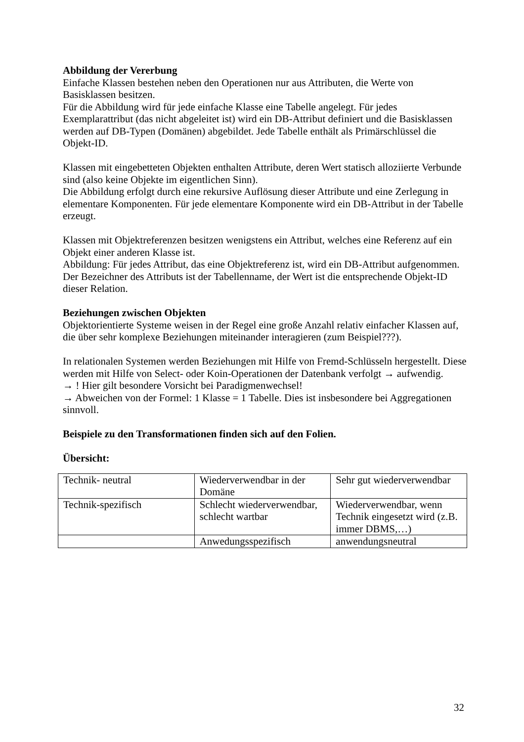Abbildung der Vererbung
Einfache Klassen bestehen neben den Operationen nur aus Attributen, die Werte von Basisklassen besitzen.
Für die Abbildung wird für jede einfache Klasse eine Tabelle angelegt. Für jedes Exemplarattribut (das nicht abgeleitet ist) wird ein DB-Attribut definiert und die Basisklassen werden auf DB-Typen (Domänen) abgebildet. Jede Tabelle enthält als Primärschlüssel die Objekt-ID.
Klassen mit eingebetteten Objekten enthalten Attribute, deren Wert statisch alloziierte Verbunde sind (also keine Objekte im eigentlichen Sinn).
Die Abbildung erfolgt durch eine rekursive Auflösung dieser Attribute und eine Zerlegung in elementare Komponenten. Für jede elementare Komponente wird ein DB-Attribut in der Tabelle erzeugt.
Klassen mit Objektreferenzen besitzen wenigstens ein Attribut, welches eine Referenz auf ein Objekt einer anderen Klasse ist.
Abbildung: Für jedes Attribut, das eine Objektreferenz ist, wird ein DB-Attribut aufgenommen. Der Bezeichner des Attributs ist der Tabellenname, der Wert ist die entsprechende Objekt-ID dieser Relation.
Beziehungen zwischen Objekten
Objektorientierte Systeme weisen in der Regel eine große Anzahl relativ einfacher Klassen auf, die über sehr komplexe Beziehungen miteinander interagieren (zum Beispiel???).
In relationalen Systemen werden Beziehungen mit Hilfe von Fremd-Schlüsseln hergestellt. Diese werden mit Hilfe von Select- oder Koin-Operationen der Datenbank verfolgt → aufwendig.
→ ! Hier gilt besondere Vorsicht bei Paradigmenwechsel!
→ Abweichen von der Formel: 1 Klasse = 1 Tabelle. Dies ist insbesondere bei Aggregationen sinnvoll.
Beispiele zu den Transformationen finden sich auf den Folien.
Übersicht:
| Technik- neutral | Wiederverwendbar in der Domäne | Sehr gut wiederverwendbar |
| Technik-spezifisch | Schlecht wiederverwendbar, schlecht wartbar | Wiederverwendbar, wenn Technik eingesetzt wird (z.B. immer DBMS,…) |
| | Anwedungsspezifisch | anwendungsneutral |
32